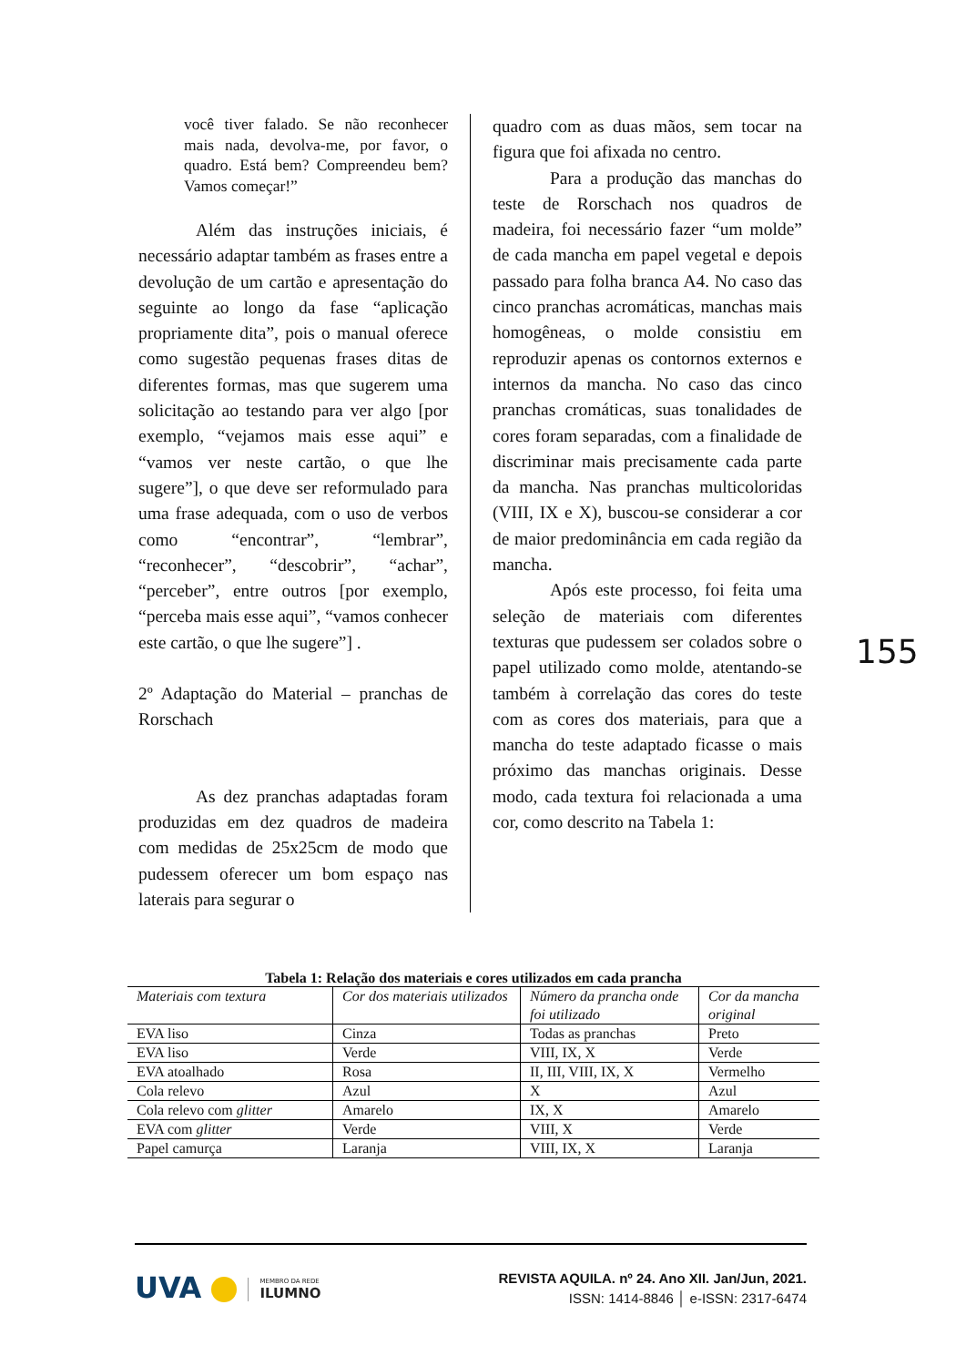você tiver falado. Se não reconhecer mais nada, devolva-me, por favor, o quadro. Está bem? Compreendeu bem? Vamos começar!”
Além das instruções iniciais, é necessário adaptar também as frases entre a devolução de um cartão e apresentação do seguinte ao longo da fase “aplicação propriamente dita”, pois o manual oferece como sugestão pequenas frases ditas de diferentes formas, mas que sugerem uma solicitação ao testando para ver algo [por exemplo, “vejamos mais esse aqui” e “vamos ver neste cartão, o que lhe sugere”], o que deve ser reformulado para uma frase adequada, com o uso de verbos como “encontrar”, “lembrar”, “reconhecer”, “descobrir”, “achar”, “perceber”, entre outros [por exemplo, “perceba mais esse aqui”, “vamos conhecer este cartão, o que lhe sugere”] .
2º Adaptação do Material – pranchas de Rorschach
As dez pranchas adaptadas foram produzidas em dez quadros de madeira com medidas de 25x25cm de modo que pudessem oferecer um bom espaço nas laterais para segurar o
quadro com as duas mãos, sem tocar na figura que foi afixada no centro.
Para a produção das manchas do teste de Rorschach nos quadros de madeira, foi necessário fazer “um molde” de cada mancha em papel vegetal e depois passado para folha branca A4. No caso das cinco pranchas acromáticas, manchas mais homogêneas, o molde consistiu em reproduzir apenas os contornos externos e internos da mancha. No caso das cinco pranchas cromáticas, suas tonalidades de cores foram separadas, com a finalidade de discriminar mais precisamente cada parte da mancha. Nas pranchas multicoloridas (VIII, IX e X), buscou-se considerar a cor de maior predominância em cada região da mancha.
Após este processo, foi feita uma seleção de materiais com diferentes texturas que pudessem ser colados sobre o papel utilizado como molde, atentando-se também à correlação das cores do teste com as cores dos materiais, para que a mancha do teste adaptado ficasse o mais próximo das manchas originais. Desse modo, cada textura foi relacionada a uma cor, como descrito na Tabela 1:
155
Tabela 1: Relação dos materiais e cores utilizados em cada prancha
| Materiais com textura | Cor dos materiais utilizados | Número da prancha onde foi utilizado | Cor da mancha original |
| --- | --- | --- | --- |
| EVA liso | Cinza | Todas as pranchas | Preto |
| EVA liso | Verde | VIII, IX, X | Verde |
| EVA atoalhado | Rosa | II, III, VIII, IX, X | Vermelho |
| Cola relevo | Azul | X | Azul |
| Cola relevo com glitter | Amarelo | IX, X | Amarelo |
| EVA com glitter | Verde | VIII, X | Verde |
| Papel camurça | Laranja | VIII, IX, X | Laranja |
UVA MEMBRO DA REDE ILUMNO
REVISTA AQUILA. nº 24. Ano XII. Jan/Jun, 2021.
ISSN: 1414-8846 │ e-ISSN: 2317-6474